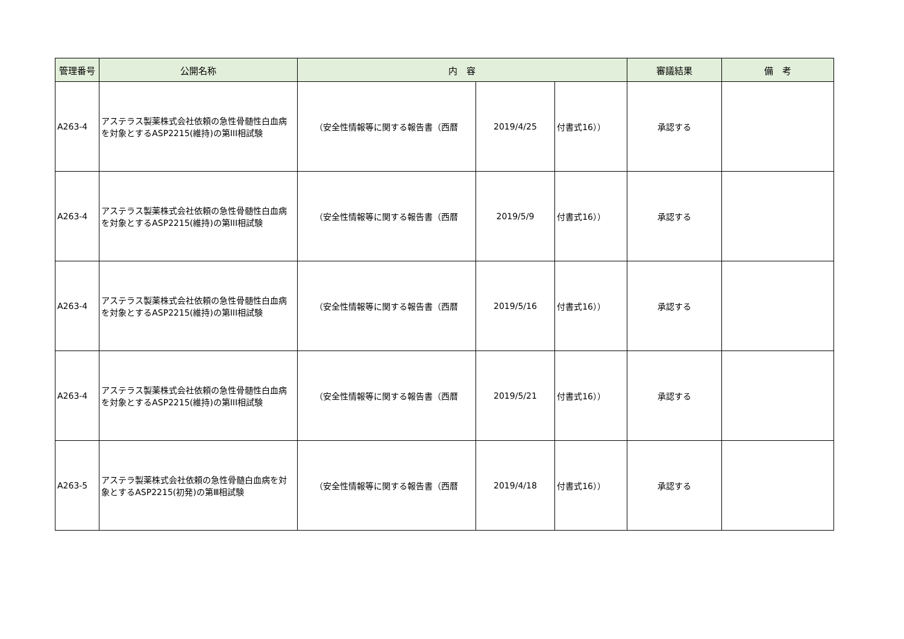| 管理番号 | 公開名称 | 内 容 | | | 審議結果 | 備 考 |
| --- | --- | --- | --- | --- | --- | --- |
| A263-4 | アステラス製薬株式会社依頼の急性骨髄性白血病を対象とするASP2215(維持)の第III相試験 | （安全性情報等に関する報告書（西暦 | 2019/4/25 | 付書式16）） | 承認する | |
| A263-4 | アステラス製薬株式会社依頼の急性骨髄性白血病を対象とするASP2215(維持)の第III相試験 | （安全性情報等に関する報告書（西暦 | 2019/5/9 | 付書式16）） | 承認する | |
| A263-4 | アステラス製薬株式会社依頼の急性骨髄性白血病を対象とするASP2215(維持)の第III相試験 | （安全性情報等に関する報告書（西暦 | 2019/5/16 | 付書式16）） | 承認する | |
| A263-4 | アステラス製薬株式会社依頼の急性骨髄性白血病を対象とするASP2215(維持)の第III相試験 | （安全性情報等に関する報告書（西暦 | 2019/5/21 | 付書式16）） | 承認する | |
| A263-5 | アステラ製薬株式会社依頼の急性骨髄白血病を対象とするASP2215(初発)の第Ⅲ相試験 | （安全性情報等に関する報告書（西暦 | 2019/4/18 | 付書式16）） | 承認する | |